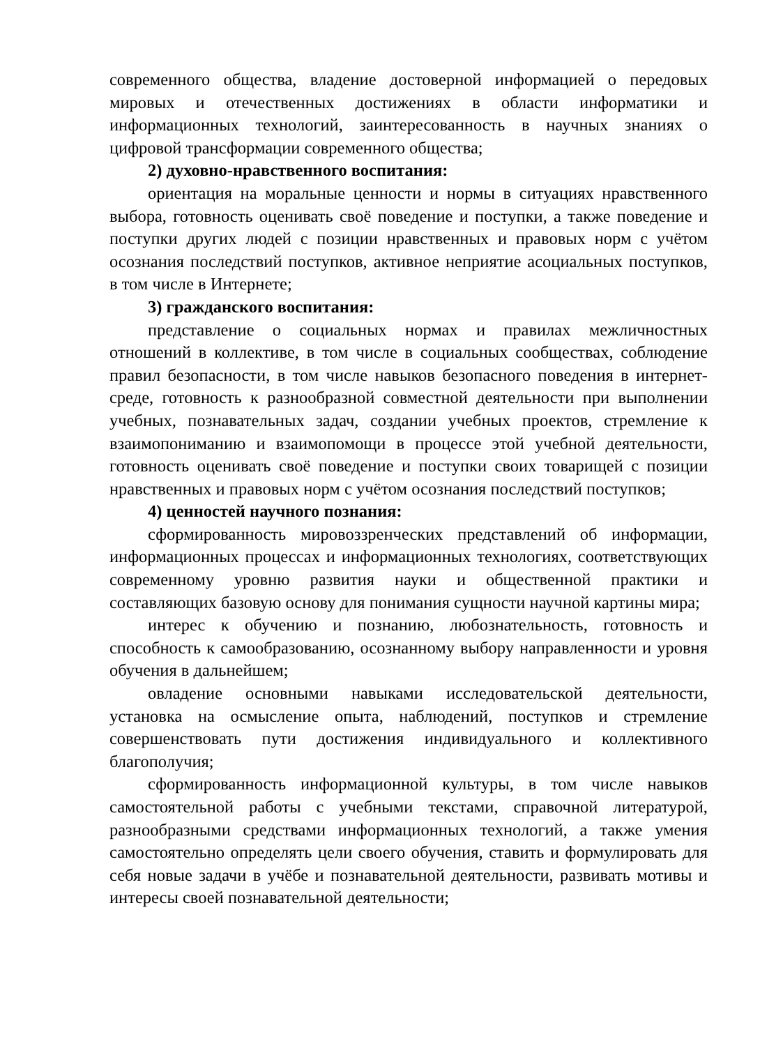современного общества, владение достоверной информацией о передовых мировых и отечественных достижениях в области информатики и информационных технологий, заинтересованность в научных знаниях о цифровой трансформации современного общества;
2) духовно-нравственного воспитания:
ориентация на моральные ценности и нормы в ситуациях нравственного выбора, готовность оценивать своё поведение и поступки, а также поведение и поступки других людей с позиции нравственных и правовых норм с учётом осознания последствий поступков, активное неприятие асоциальных поступков, в том числе в Интернете;
3) гражданского воспитания:
представление о социальных нормах и правилах межличностных отношений в коллективе, в том числе в социальных сообществах, соблюдение правил безопасности, в том числе навыков безопасного поведения в интернет-среде, готовность к разнообразной совместной деятельности при выполнении учебных, познавательных задач, создании учебных проектов, стремление к взаимопониманию и взаимопомощи в процессе этой учебной деятельности, готовность оценивать своё поведение и поступки своих товарищей с позиции нравственных и правовых норм с учётом осознания последствий поступков;
4) ценностей научного познания:
сформированность мировоззренческих представлений об информации, информационных процессах и информационных технологиях, соответствующих современному уровню развития науки и общественной практики и составляющих базовую основу для понимания сущности научной картины мира;
интерес к обучению и познанию, любознательность, готовность и способность к самообразованию, осознанному выбору направленности и уровня обучения в дальнейшем;
овладение основными навыками исследовательской деятельности, установка на осмысление опыта, наблюдений, поступков и стремление совершенствовать пути достижения индивидуального и коллективного благополучия;
сформированность информационной культуры, в том числе навыков самостоятельной работы с учебными текстами, справочной литературой, разнообразными средствами информационных технологий, а также умения самостоятельно определять цели своего обучения, ставить и формулировать для себя новые задачи в учёбе и познавательной деятельности, развивать мотивы и интересы своей познавательной деятельности;